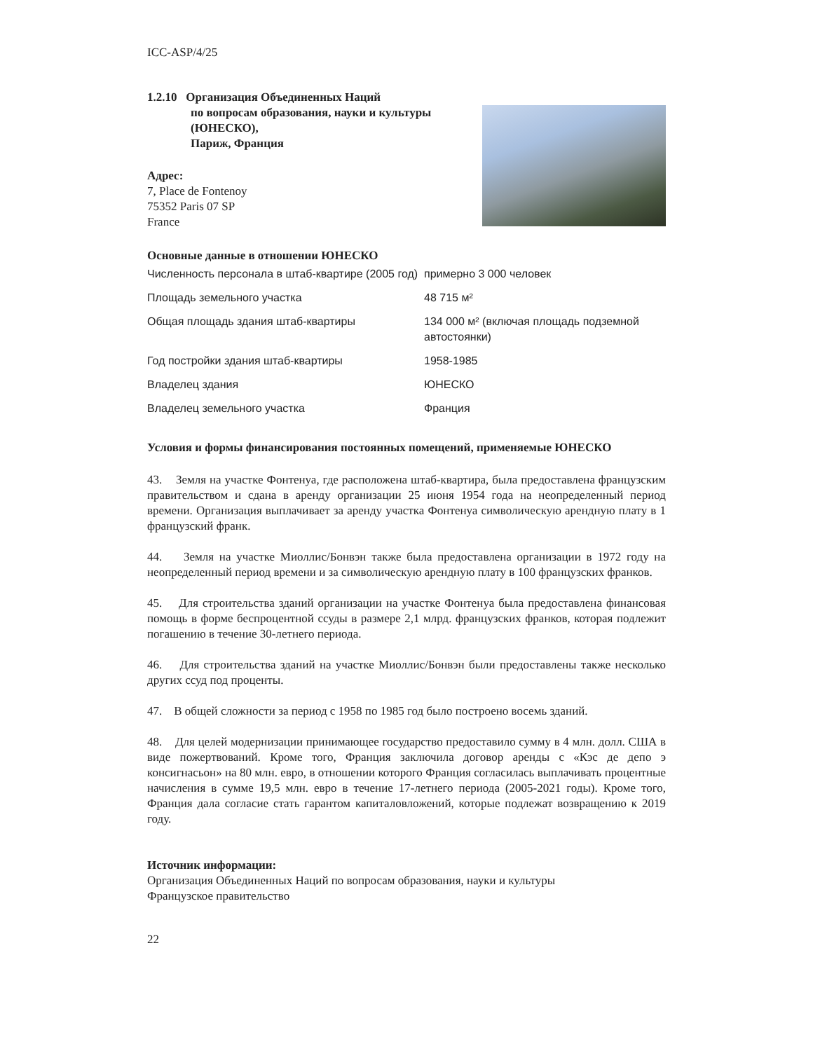ICC-ASP/4/25
1.2.10 Организация Объединенных Наций
по вопросам образования, науки и культуры
(ЮНЕСКО),
Париж, Франция
Адрес:
7, Place de Fontenoy
75352 Paris 07 SP
France
Основные данные в отношении ЮНЕСКО
| Численность персонала в штаб-квартире (2005 год) | примерно 3 000 человек |
| Площадь земельного участка | 48 715 м² |
| Общая площадь здания штаб-квартиры | 134 000 м² (включая площадь подземной автостоянки) |
| Год постройки здания штаб-квартиры | 1958-1985 |
| Владелец здания | ЮНЕСКО |
| Владелец земельного участка | Франция |
Условия и формы финансирования постоянных помещений, применяемые ЮНЕСКО
43. Земля на участке Фонтенуа, где расположена штаб-квартира, была предоставлена французским правительством и сдана в аренду организации 25 июня 1954 года на неопределенный период времени. Организация выплачивает за аренду участка Фонтенуа символическую арендную плату в 1 французский франк.
44. Земля на участке Миоллис/Бонвэн также была предоставлена организации в 1972 году на неопределенный период времени и за символическую арендную плату в 100 французских франков.
45. Для строительства зданий организации на участке Фонтенуа была предоставлена финансовая помощь в форме беспроцентной ссуды в размере 2,1 млрд. французских франков, которая подлежит погашению в течение 30-летнего периода.
46. Для строительства зданий на участке Миоллис/Бонвэн были предоставлены также несколько других ссуд под проценты.
47. В общей сложности за период с 1958 по 1985 год было построено восемь зданий.
48. Для целей модернизации принимающее государство предоставило сумму в 4 млн. долл. США в виде пожертвований. Кроме того, Франция заключила договор аренды с «Кэс де депо э консигнасьон» на 80 млн. евро, в отношении которого Франция согласилась выплачивать процентные начисления в сумме 19,5 млн. евро в течение 17-летнего периода (2005-2021 годы). Кроме того, Франция дала согласие стать гарантом капиталовложений, которые подлежат возвращению к 2019 году.
Источник информации:
Организация Объединенных Наций по вопросам образования, науки и культуры
Французское правительство
22